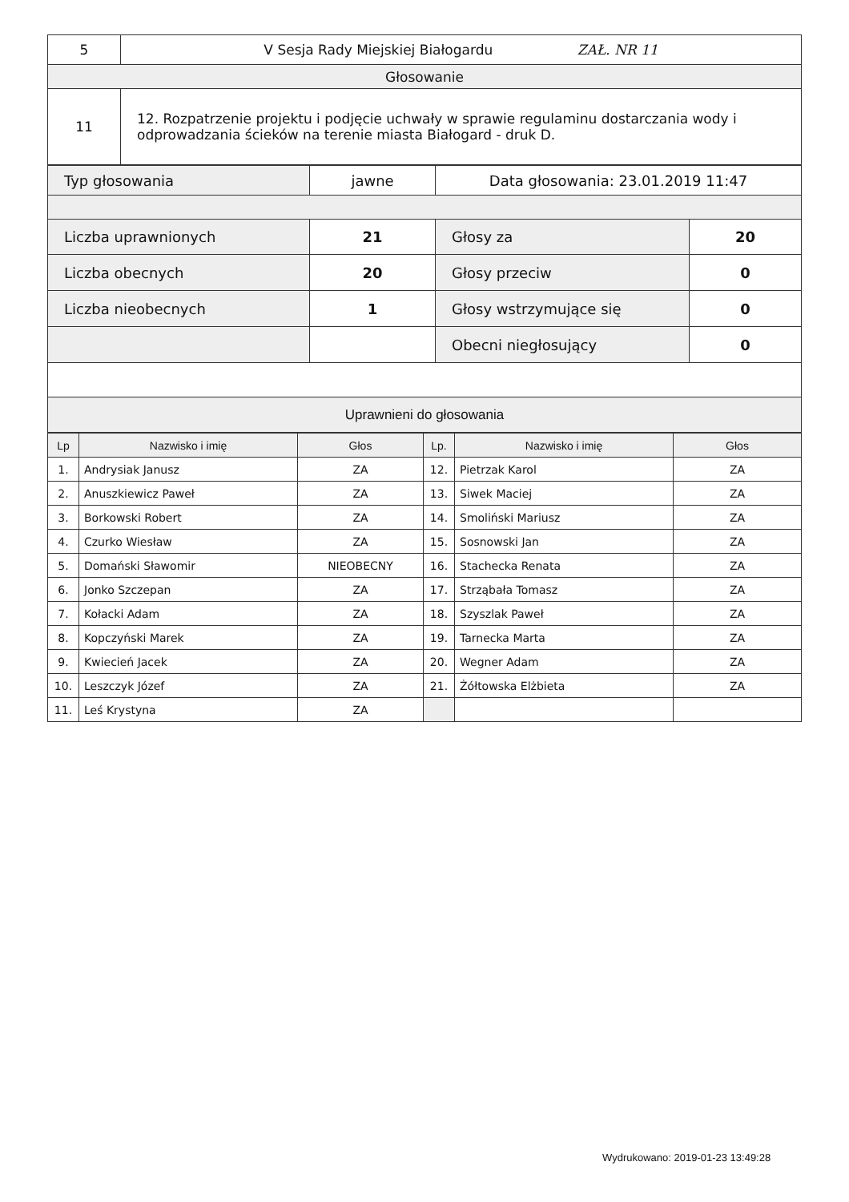| 5 | V Sesja Rady Miejskiej Białogardu ZAŁ. NR 11 |
| Głosowanie | |
| 11 | 12. Rozpatrzenie projektu i podjęcie uchwały w sprawie regulaminu dostarczania wody i odprowadzania ścieków na terenie miasta Białogard - druk D. |
| Typ głosowania | jawne | Data głosowania: 23.01.2019 11:47 | |
| Liczba uprawnionych | 21 | Głosy za | 20 |
| Liczba obecnych | 20 | Głosy przeciw | 0 |
| Liczba nieobecnych | 1 | Głosy wstrzymujące się | 0 |
| | | Obecni niegłosujący | 0 |
| Uprawnieni do głosowania | | | |
| Lp | Nazwisko i imię | Głos | Lp. | Nazwisko i imię | Głos |
| --- | --- | --- | --- | --- | --- |
| 1. | Andrysiak Janusz | ZA | 12. | Pietrzak Karol | ZA |
| 2. | Anuszkiewicz Paweł | ZA | 13. | Siwek Maciej | ZA |
| 3. | Borkowski Robert | ZA | 14. | Smoliński Mariusz | ZA |
| 4. | Czurko Wiesław | ZA | 15. | Sosnowski Jan | ZA |
| 5. | Domański Sławomir | NIEOBECNY | 16. | Stachecka Renata | ZA |
| 6. | Jonko Szczepan | ZA | 17. | Strząbała Tomasz | ZA |
| 7. | Kołacki Adam | ZA | 18. | Szyszlak Paweł | ZA |
| 8. | Kopczyński Marek | ZA | 19. | Tarnecka Marta | ZA |
| 9. | Kwiecień Jacek | ZA | 20. | Wegner Adam | ZA |
| 10. | Leszczyk Józef | ZA | 21. | Żółtowska Elżbieta | ZA |
| 11. | Leś Krystyna | ZA | | | |
Wydrukowano: 2019-01-23 13:49:28